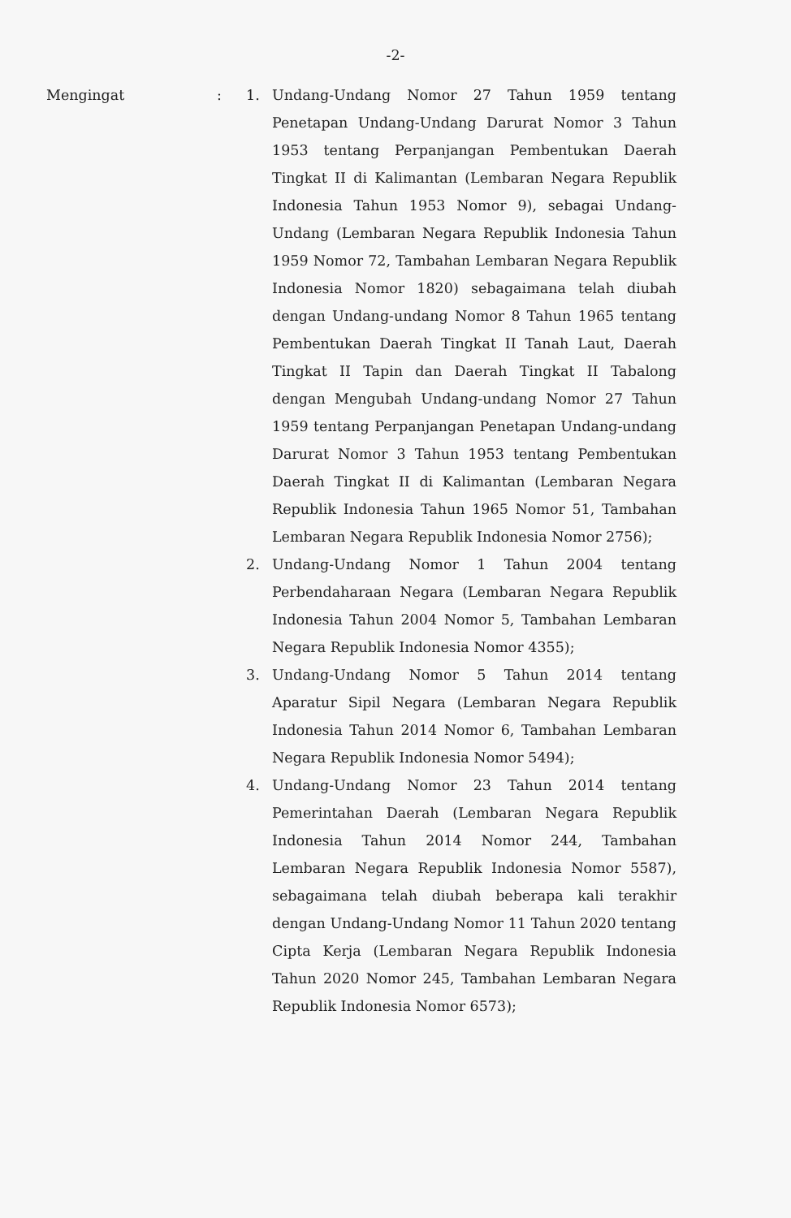-2-
Mengingat : 1. Undang-Undang Nomor 27 Tahun 1959 tentang Penetapan Undang-Undang Darurat Nomor 3 Tahun 1953 tentang Perpanjangan Pembentukan Daerah Tingkat II di Kalimantan (Lembaran Negara Republik Indonesia Tahun 1953 Nomor 9), sebagai Undang-Undang (Lembaran Negara Republik Indonesia Tahun 1959 Nomor 72, Tambahan Lembaran Negara Republik Indonesia Nomor 1820) sebagaimana telah diubah dengan Undang-undang Nomor 8 Tahun 1965 tentang Pembentukan Daerah Tingkat II Tanah Laut, Daerah Tingkat II Tapin dan Daerah Tingkat II Tabalong dengan Mengubah Undang-undang Nomor 27 Tahun 1959 tentang Perpanjangan Penetapan Undang-undang Darurat Nomor 3 Tahun 1953 tentang Pembentukan Daerah Tingkat II di Kalimantan (Lembaran Negara Republik Indonesia Tahun 1965 Nomor 51, Tambahan Lembaran Negara Republik Indonesia Nomor 2756);
2. Undang-Undang Nomor 1 Tahun 2004 tentang Perbendaharaan Negara (Lembaran Negara Republik Indonesia Tahun 2004 Nomor 5, Tambahan Lembaran Negara Republik Indonesia Nomor 4355);
3. Undang-Undang Nomor 5 Tahun 2014 tentang Aparatur Sipil Negara (Lembaran Negara Republik Indonesia Tahun 2014 Nomor 6, Tambahan Lembaran Negara Republik Indonesia Nomor 5494);
4. Undang-Undang Nomor 23 Tahun 2014 tentang Pemerintahan Daerah (Lembaran Negara Republik Indonesia Tahun 2014 Nomor 244, Tambahan Lembaran Negara Republik Indonesia Nomor 5587), sebagaimana telah diubah beberapa kali terakhir dengan Undang-Undang Nomor 11 Tahun 2020 tentang Cipta Kerja (Lembaran Negara Republik Indonesia Tahun 2020 Nomor 245, Tambahan Lembaran Negara Republik Indonesia Nomor 6573);